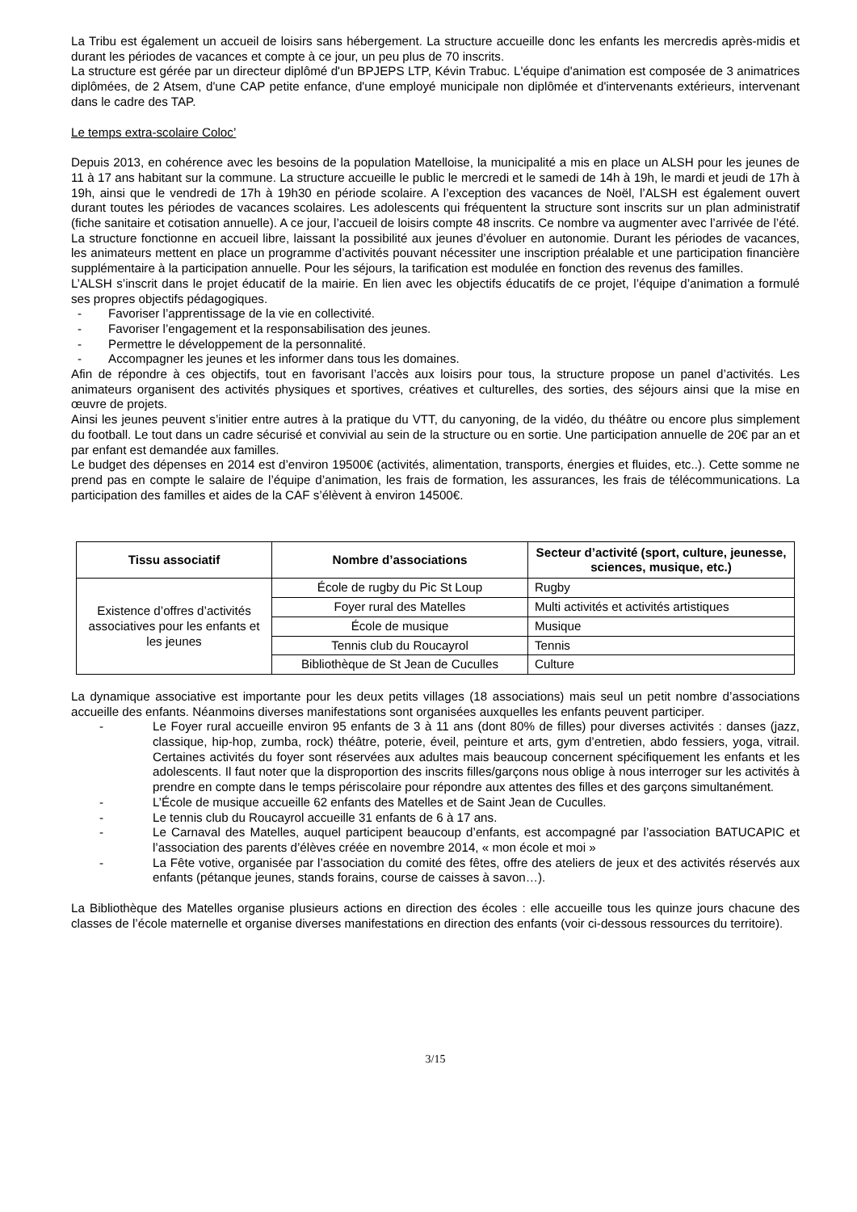La Tribu est également un accueil de loisirs sans hébergement. La structure accueille donc les enfants les mercredis après-midis et durant les périodes de vacances et compte à ce jour, un peu plus de 70 inscrits.
La structure est gérée par un directeur diplômé d'un BPJEPS LTP, Kévin Trabuc. L'équipe d'animation est composée de 3 animatrices diplômées, de 2 Atsem, d'une CAP petite enfance, d'une employé municipale non diplômée et d'intervenants extérieurs, intervenant dans le cadre des TAP.
Le temps extra-scolaire Coloc’
Depuis 2013, en cohérence avec les besoins de la population Matelloise, la municipalité a mis en place un ALSH pour les jeunes de 11 à 17 ans habitant sur la commune. La structure accueille le public le mercredi et le samedi de 14h à 19h, le mardi et jeudi de 17h à 19h, ainsi que le vendredi de 17h à 19h30 en période scolaire. A l’exception des vacances de Noël, l’ALSH est également ouvert durant toutes les périodes de vacances scolaires. Les adolescents qui fréquentent la structure sont inscrits sur un plan administratif (fiche sanitaire et cotisation annuelle). A ce jour, l’accueil de loisirs compte 48 inscrits. Ce nombre va augmenter avec l’arrivée de l’été.
La structure fonctionne en accueil libre, laissant la possibilité aux jeunes d’évoluer en autonomie. Durant les périodes de vacances, les animateurs mettent en place un programme d’activités pouvant nécessiter une inscription préalable et une participation financière supplémentaire à la participation annuelle. Pour les séjours, la tarification est modulée en fonction des revenus des familles.
L’ALSH s’inscrit dans le projet éducatif de la mairie. En lien avec les objectifs éducatifs de ce projet, l’équipe d’animation a formulé ses propres objectifs pédagogiques.
- Favoriser l’apprentissage de la vie en collectivité.
- Favoriser l’engagement et la responsabilisation des jeunes.
- Permettre le développement de la personnalité.
- Accompagner les jeunes et les informer dans tous les domaines.
Afin de répondre à ces objectifs, tout en favorisant l’accès aux loisirs pour tous, la structure propose un panel d’activités. Les animateurs organisent des activités physiques et sportives, créatives et culturelles, des sorties, des séjours ainsi que la mise en œuvre de projets.
Ainsi les jeunes peuvent s’initier entre autres à la pratique du VTT, du canyoning, de la vidéo, du théâtre ou encore plus simplement du football. Le tout dans un cadre sécurisé et convivial au sein de la structure ou en sortie. Une participation annuelle de 20€ par an et par enfant est demandée aux familles.
Le budget des dépenses en 2014 est d’environ 19500€ (activités, alimentation, transports, énergies et fluides, etc..). Cette somme ne prend pas en compte le salaire de l’équipe d’animation, les frais de formation, les assurances, les frais de télécommunications. La participation des familles et aides de la CAF s’élèvent à environ 14500€.
| Tissu associatif | Nombre d’associations | Secteur d’activité (sport, culture, jeunesse, sciences, musique, etc.) |
| --- | --- | --- |
| Existence d’offres d’activités associatives pour les enfants et les jeunes | École de rugby du Pic St Loup | Rugby |
| | Foyer rural des Matelles | Multi activités et activités artistiques |
| | École de musique | Musique |
| | Tennis club du Roucayrol | Tennis |
| | Bibliothèque de St Jean de Cuculles | Culture |
La dynamique associative est importante pour les deux petits villages (18 associations) mais seul un petit nombre d’associations accueille des enfants. Néanmoins diverses manifestations sont organisées auxquelles les enfants peuvent participer.
- Le Foyer rural accueille environ 95 enfants de 3 à 11 ans (dont 80% de filles) pour diverses activités : danses (jazz, classique, hip-hop, zumba, rock) théâtre, poterie, éveil, peinture et arts, gym d’entretien, abdo fessiers, yoga, vitrail. Certaines activités du foyer sont réservées aux adultes mais beaucoup concernent spécifiquement les enfants et les adolescents. Il faut noter que la disproportion des inscrits filles/garçons nous oblige à nous interroger sur les activités à prendre en compte dans le temps périscolaire pour répondre aux attentes des filles et des garçons simultanément.
- L’École de musique accueille 62 enfants des Matelles et de Saint Jean de Cuculles.
- Le tennis club du Roucayrol accueille 31 enfants de 6 à 17 ans.
- Le Carnaval des Matelles, auquel participent beaucoup d’enfants, est accompagné par l’association BATUCAPIC et l’association des parents d’élèves créée en novembre 2014, « mon école et moi »
- La Fête votive, organisée par l’association du comité des fêtes, offre des ateliers de jeux et des activités réservés aux enfants (pétanque jeunes, stands forains, course de caisses à savon…).
La Bibliothèque des Matelles organise plusieurs actions en direction des écoles : elle accueille tous les quinze jours chacune des classes de l’école maternelle et organise diverses manifestations en direction des enfants (voir ci-dessous ressources du territoire).
3/15